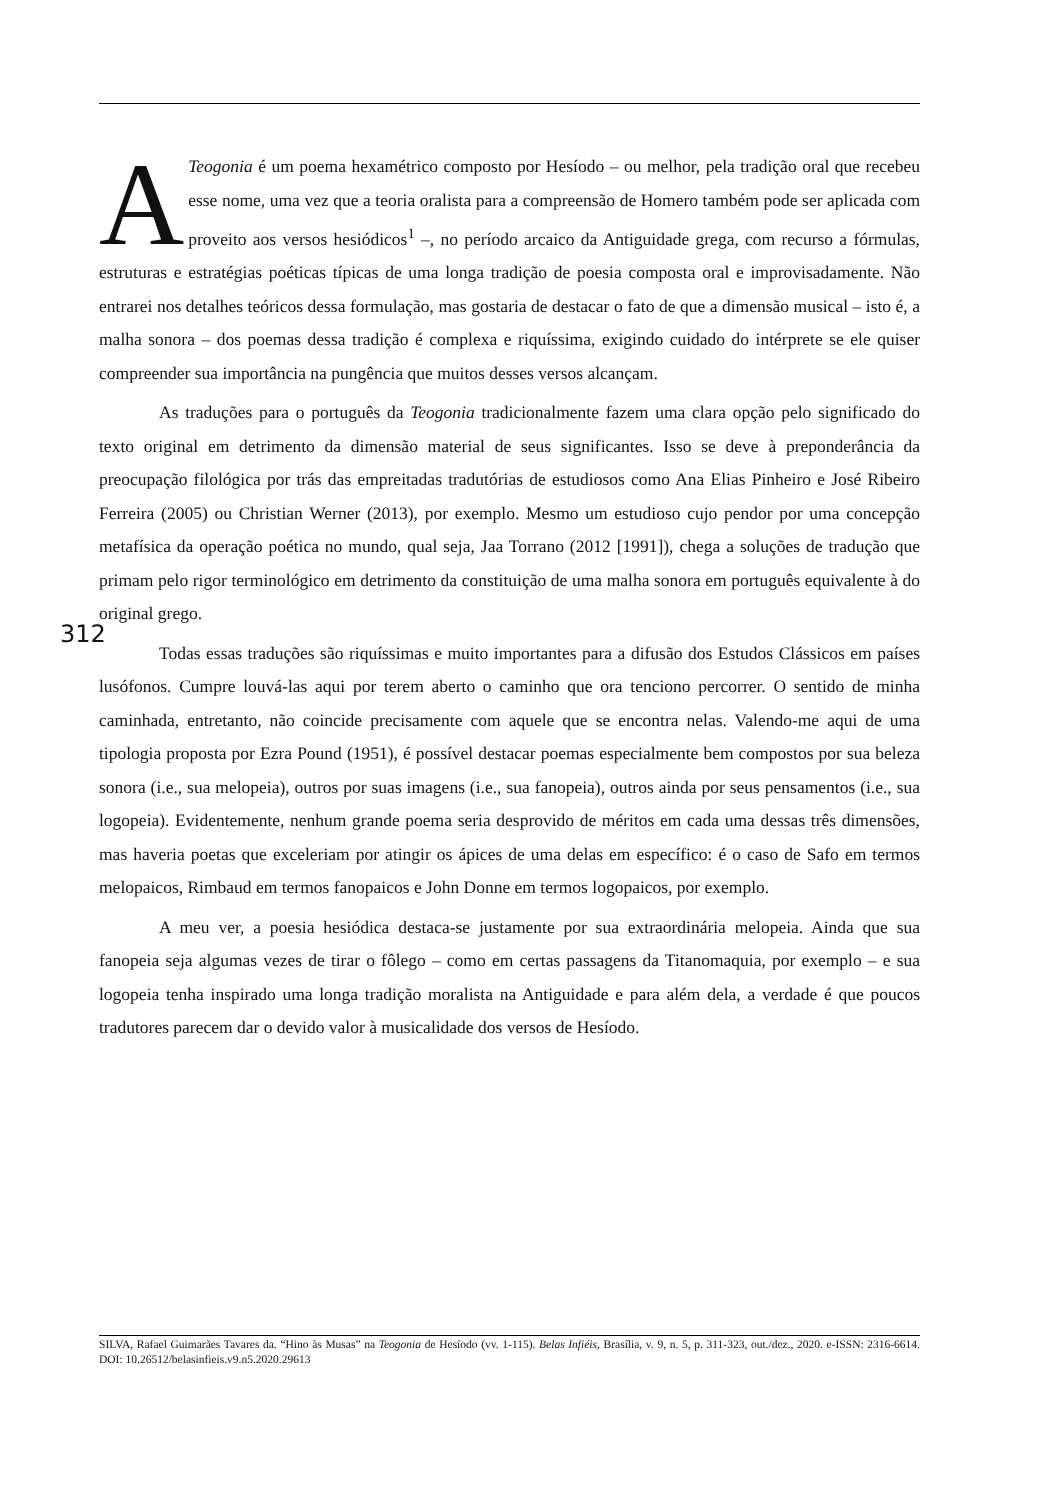A Teogonia é um poema hexamétrico composto por Hesíodo – ou melhor, pela tradição oral que recebeu esse nome, uma vez que a teoria oralista para a compreensão de Homero também pode ser aplicada com proveito aos versos hesiódicos<sup>1</sup> –, no período arcaico da Antiguidade grega, com recurso a fórmulas, estruturas e estratégias poéticas típicas de uma longa tradição de poesia composta oral e improvisadamente. Não entrarei nos detalhes teóricos dessa formulação, mas gostaria de destacar o fato de que a dimensão musical – isto é, a malha sonora – dos poemas dessa tradição é complexa e riquíssima, exigindo cuidado do intérprete se ele quiser compreender sua importância na pungência que muitos desses versos alcançam.
As traduções para o português da Teogonia tradicionalmente fazem uma clara opção pelo significado do texto original em detrimento da dimensão material de seus significantes. Isso se deve à preponderância da preocupação filológica por trás das empreitadas tradutórias de estudiosos como Ana Elias Pinheiro e José Ribeiro Ferreira (2005) ou Christian Werner (2013), por exemplo. Mesmo um estudioso cujo pendor por uma concepção metafísica da operação poética no mundo, qual seja, Jaa Torrano (2012 [1991]), chega a soluções de tradução que primam pelo rigor terminológico em detrimento da constituição de uma malha sonora em português equivalente à do original grego.
Todas essas traduções são riquíssimas e muito importantes para a difusão dos Estudos Clássicos em países lusófonos. Cumpre louvá-las aqui por terem aberto o caminho que ora tenciono percorrer. O sentido de minha caminhada, entretanto, não coincide precisamente com aquele que se encontra nelas. Valendo-me aqui de uma tipologia proposta por Ezra Pound (1951), é possível destacar poemas especialmente bem compostos por sua beleza sonora (i.e., sua melopeia), outros por suas imagens (i.e., sua fanopeia), outros ainda por seus pensamentos (i.e., sua logopeia). Evidentemente, nenhum grande poema seria desprovido de méritos em cada uma dessas três dimensões, mas haveria poetas que exceleriam por atingir os ápices de uma delas em específico: é o caso de Safo em termos melopaicos, Rimbaud em termos fanopaicos e John Donne em termos logopaicos, por exemplo.
A meu ver, a poesia hesiódica destaca-se justamente por sua extraordinária melopeia. Ainda que sua fanopeia seja algumas vezes de tirar o fôlego – como em certas passagens da Titanomaquia, por exemplo – e sua logopeia tenha inspirado uma longa tradição moralista na Antiguidade e para além dela, a verdade é que poucos tradutores parecem dar o devido valor à musicalidade dos versos de Hesíodo.
312
SILVA, Rafael Guimarães Tavares da. “Hino às Musas” na Teogonia de Hesíodo (vv. 1-115). Belas Infiéis, Brasília, v. 9, n. 5, p. 311-323, out./dez., 2020. e-ISSN: 2316-6614. DOI: 10.26512/belasinfieis.v9.n5.2020.29613